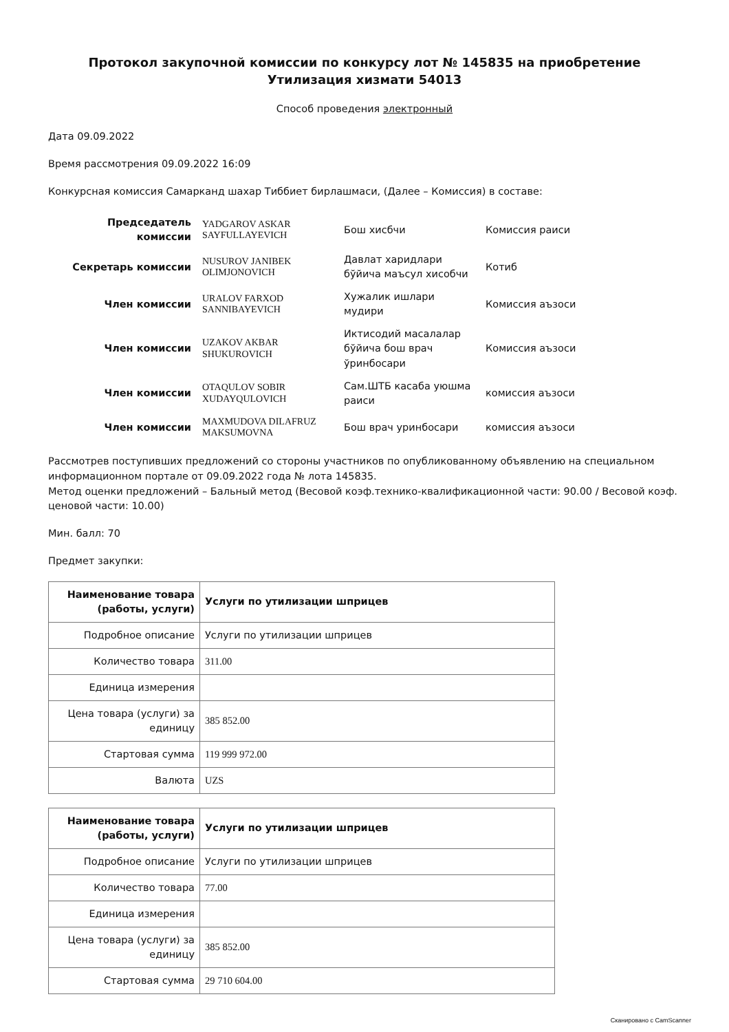Протокол закупочной комиссии по конкурсу лот № 145835 на приобретение Утилизация хизмати 54013
Способ проведения электронный
Дата 09.09.2022
Время рассмотрения 09.09.2022 16:09
Конкурсная комиссия Самарканд шахар Тиббиет бирлашмаси, (Далее – Комиссия) в составе:
| Председатель комиссии | YADGAROV ASKAR SAYFULLAYEVICH | Бош хисбчи | Комиссия раиси |
| Секретарь комиссии | NUSUROV JANIBEK OLIMJONOVICH | Давлат харидлари бўйича маъсул хисобчи | Котиб |
| Член комиссии | URALOV FARXOD SANNIBAYEVICH | Хужалик ишлари мудири | Комиссия аъзоси |
| Член комиссии | UZAKOV AKBAR SHUKUROVICH | Иктисодий масалалар бўйича бош врач ўринбосари | Комиссия аъзоси |
| Член комиссии | OTAQULOV SOBIR XUDAYQULOVICH | Сам.ШТБ касаба уюшма раиси | комиссия аъзоси |
| Член комиссии | MAXMUDOVA DILAFRUZ MAKSUMOVNA | Бош врач уринбосари | комиссия аъзоси |
Рассмотрев поступивших предложений со стороны участников по опубликованному объявлению на специальном информационном портале от 09.09.2022 года № лота 145835.
Метод оценки предложений – Бальный метод (Весовой коэф.технико-квалификационной части: 90.00 / Весовой коэф. ценовой части: 10.00)
Мин. балл: 70
Предмет закупки:
| Наименование товара (работы, услуги) | Услуги по утилизации шприцев |
| Подробное описание | Услуги по утилизации шприцев |
| Количество товара | 311.00 |
| Единица измерения | |
| Цена товара (услуги) за единицу | 385 852.00 |
| Стартовая сумма | 119 999 972.00 |
| Валюта | UZS |
| Наименование товара (работы, услуги) | Услуги по утилизации шприцев |
| Подробное описание | Услуги по утилизации шприцев |
| Количество товара | 77.00 |
| Единица измерения | |
| Цена товара (услуги) за единицу | 385 852.00 |
| Стартовая сумма | 29 710 604.00 |
Сканировано с CamScanner